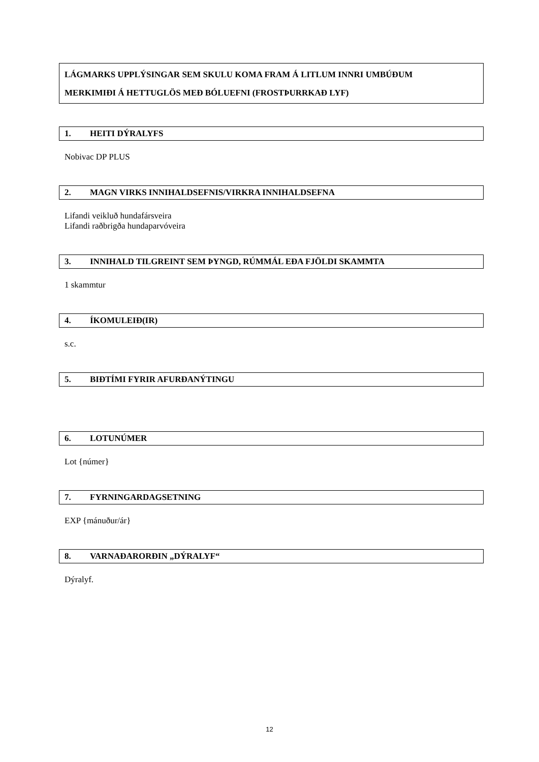LÁGMARKS UPPLÝSINGAR SEM SKULU KOMA FRAM Á LITLUM INNRI UMBÚÐUM
MERKIMIÐI Á HETTUGLÖS MEÐ BÓLUEFNI (FROSTÞURRKAÐ LYF)
1. HEITI DÝRALYFS
Nobivac DP PLUS
2. MAGN VIRKS INNIHALDSEFNIS/VIRKRA INNIHALDSEFNA
Lifandi veikluð hundafársveira
Lifandi raðbrigða hundaparvóveira
3. INNIHALD TILGREINT SEM ÞYNGD, RÚMMÁL EÐA FJÖLDI SKAMMTA
1 skammtur
4. ÍKOMULEIÐ(IR)
s.c.
5. BIÐTÍMI FYRIR AFURÐANÝTINGU
6. LOTUNÚMER
Lot {númer}
7. FYRNINGARDAGSETNING
EXP {mánuður/ár}
8. VARNAÐARORÐIN „DÝRALYF“
Dýralyf.
12